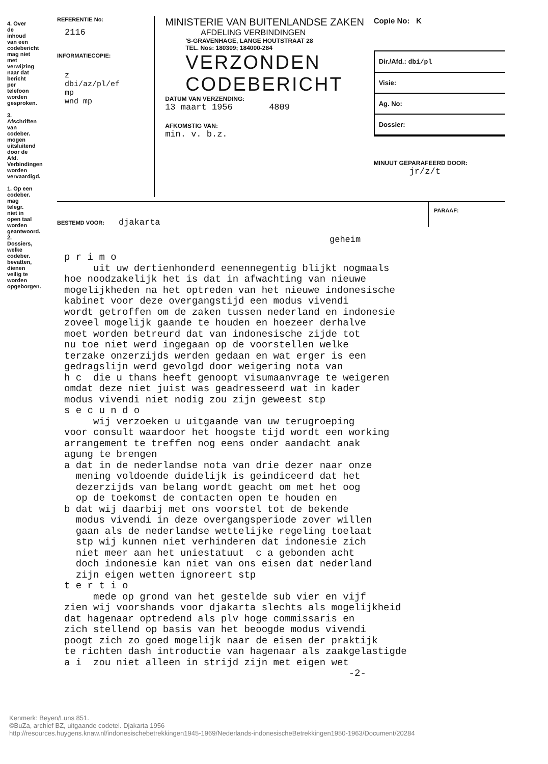4. Over de inhoud van een codebericht mag niet met verwijzing naar dat bericht per telefoon worden gesproken.
3. Afschriften van codeber. mogen uitsluitend door de Afd. Verbindingen worden vervaardigd.
1. Op een codeber. mag telegr. niet in open taal worden geantwoord.
2. Dossiers, welke codeber. bevatten, dienen veilig te worden opgeborgen.
REFERENTIE No:
2116
INFORMATIECOPIE:
z
dbi/az/pl/ef
mp
wnd mp
MINISTERIE VAN BUITENLANDSE ZAKEN
AFDELING VERBINDINGEN
'S-GRAVENHAGE, LANGE HOUTSTRAAT 28
TEL. Nos: 180309; 184000-284
VERZONDEN
CODEBERICHT
DATUM VAN VERZENDING:
13 maart 1956 4809
AFKOMSTIG VAN:
min. v. b.z.
Copie No: K
Dir./Afd.: dbi/pl
Visie:
Ag. No:
Dossier:
MINUUT GEPARAFEERD DOOR:
jr/z/t
BESTEMD VOOR: djakarta
PARAAF:
geheim
p r i m o
     uit uw dertienhonderd eenennegentig blijkt nogmaals
hoe noodzakelijk het is dat in afwachting van nieuwe
mogelijkheden na het optreden van het nieuwe indonesische
kabinet voor deze overgangstijd een modus vivendi
wordt getroffen om de zaken tussen nederland en indonesie
zoveel mogelijk gaande te houden en hoezeer derhalve
moet worden betreurd dat van indonesische zijde tot
nu toe niet werd ingegaan op de voorstellen welke
terzake onzerzijds werden gedaan en wat erger is een
gedragslijn werd gevolgd door weigering nota van
h c  die u thans heeft genoopt visumaanvrage te weigeren
omdat deze niet juist was geadresseerd wat in kader
modus vivendi niet nodig zou zijn geweest stp
s e c u n d o
     wij verzoeken u uitgaande van uw terugroeping
voor consult waardoor het hoogste tijd wordt een working
arrangement te treffen nog eens onder aandacht anak
agung te brengen
a dat in de nederlandse nota van drie dezer naar onze
  mening voldoende duidelijk is geindiceerd dat het
  dezerzijds van belang wordt geacht om met het oog
  op de toekomst de contacten open te houden en
b dat wij daarbij met ons voorstel tot de bekende
  modus vivendi in deze overgangsperiode zover willen
  gaan als de nederlandse wettelijke regeling toelaat
  stp wij kunnen niet verhinderen dat indonesie zich
  niet meer aan het uniestatuut  c a gebonden acht
  doch indonesie kan niet van ons eisen dat nederland
  zijn eigen wetten ignoreert stp
t e r t i o
     mede op grond van het gestelde sub vier en vijf
zien wij voorshands voor djakarta slechts als mogelijkheid
dat hagenaar optredend als plv hoge commissaris en
zich stellend op basis van het beoogde modus vivendi
poogt zich zo goed mogelijk naar de eisen der praktijk
te richten dash introductie van hagenaar als zaakgelastigde
a i  zou niet alleen in strijd zijn met eigen wet
                                                 -2-
Kenmerk: Beyen/Luns 851.
©BuZa, archief BZ, uitgaande codetel. Djakarta 1956
http://resources.huygens.knaw.nl/indonesischebetrekkingen1945-1969/Nederlands-indonesischeBetrekkingen1950-1963/Document/20284